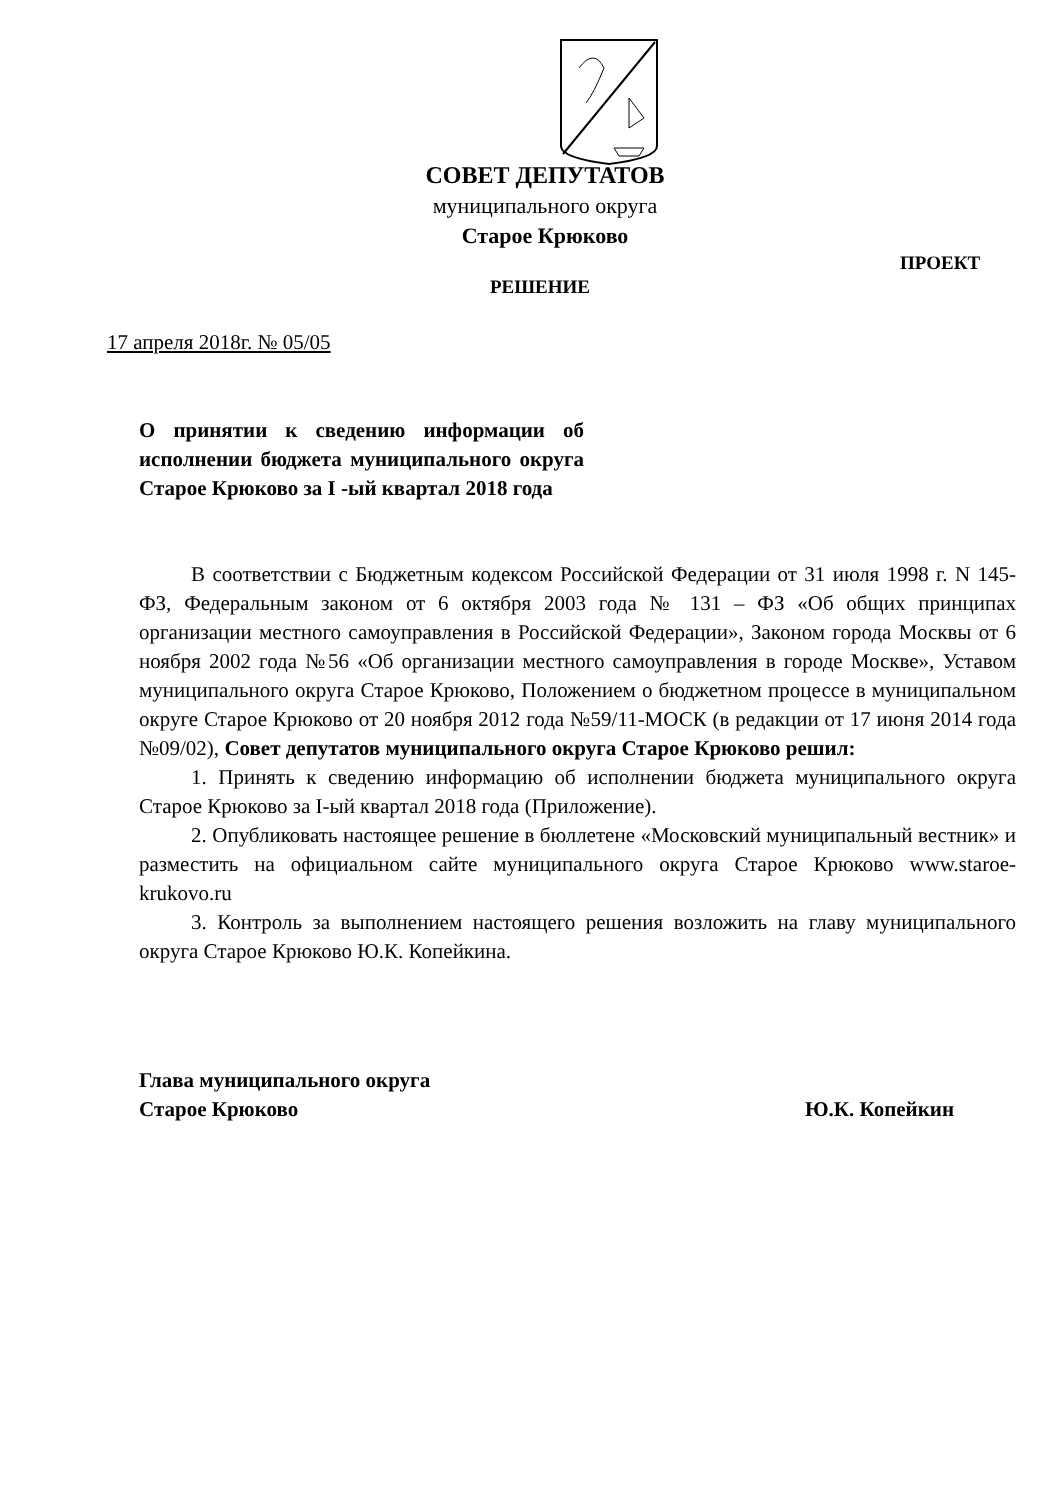СОВЕТ ДЕПУТАТОВ
муниципального округа
Старое Крюково
ПРОЕКТ
РЕШЕНИЕ
17 апреля 2018г. № 05/05
О принятии к сведению информации об исполнении бюджета муниципального округа Старое Крюково за I -ый квартал 2018 года
В соответствии с Бюджетным кодексом Российской Федерации от 31 июля 1998 г. N 145-ФЗ, Федеральным законом от 6 октября 2003 года № 131 – ФЗ «Об общих принципах организации местного самоуправления в Российской Федерации», Законом города Москвы от 6 ноября 2002 года №56 «Об организации местного самоуправления в городе Москве», Уставом муниципального округа Старое Крюково, Положением о бюджетном процессе в муниципальном округе Старое Крюково от 20 ноября 2012 года №59/11-МОСК (в редакции от 17 июня 2014 года №09/02), Совет депутатов муниципального округа Старое Крюково решил:
1. Принять к сведению информацию об исполнении бюджета муниципального округа Старое Крюково за I-ый квартал 2018 года (Приложение).
2. Опубликовать настоящее решение в бюллетене «Московский муниципальный вестник» и разместить на официальном сайте муниципального округа Старое Крюково www.staroe-krukovo.ru
3. Контроль за выполнением настоящего решения возложить на главу муниципального округа Старое Крюково Ю.К. Копейкина.
Глава муниципального округа
Старое Крюково Ю.К. Копейкин